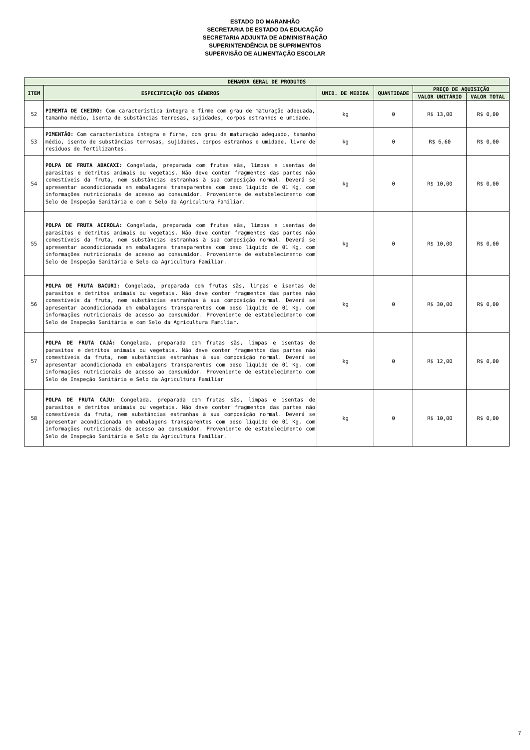ESTADO DO MARANHÃO
SECRETARIA DE ESTADO DA EDUCAÇÃO
SECRETARIA ADJUNTA DE ADMINISTRAÇÃO
SUPERINTENDÊNCIA DE SUPRIMENTOS
SUPERVISÃO DE ALIMENTAÇÃO ESCOLAR
| DEMANDA GERAL DE PRODUTOS | | | | | |
| --- | --- | --- | --- | --- | --- |
| ITEM | ESPECIFICAÇÃO DOS GÊNEROS | UNID. DE MEDIDA | QUANTIDADE | PREÇO DE AQUISIÇÃO | |
| | | | | VALOR UNITÁRIO | VALOR TOTAL |
| 52 | PIMEMTA DE CHEIRO: Com característica íntegra e firme com grau de maturação adequada, tamanho médio, isenta de substâncias terrosas, sujidades, corpos estranhos e umidade. | kg | 0 | R$ 13,00 | R$ 0,00 |
| 53 | PIMENTÃO: Com característica íntegra e firme, com grau de maturação adequado, tamanho médio, isento de substâncias terrosas, sujidades, corpos estranhos e umidade, livre de resíduos de fertilizantes. | kg | 0 | R$ 6,60 | R$ 0,00 |
| 54 | POLPA DE FRUTA ABACAXI: Congelada, preparada com frutas sãs, limpas e isentas de parasitos e detritos animais ou vegetais. Não deve conter fragmentos das partes não comestíveis da fruta, nem substâncias estranhas à sua composição normal. Deverá se apresentar acondicionada em embalagens transparentes com peso líquido de 01 Kg, com informações nutricionais de acesso ao consumidor. Proveniente de estabelecimento com Selo de Inspeção Sanitária e com o Selo da Agricultura Familiar. | kg | 0 | R$ 10,00 | R$ 0,00 |
| 55 | POLPA DE FRUTA ACEROLA: Congelada, preparada com frutas sãs, limpas e isentas de parasitos e detritos animais ou vegetais. Não deve conter fragmentos das partes não comestíveis da fruta, nem substâncias estranhas à sua composição normal. Deverá se apresentar acondicionada em embalagens transparentes com peso líquido de 01 Kg, com informações nutricionais de acesso ao consumidor. Proveniente de estabelecimento com Selo de Inspeção Sanitária e Selo da Agricultura Familiar. | kg | 0 | R$ 10,00 | R$ 0,00 |
| 56 | POLPA DE FRUTA BACURI: Congelada, preparada com frutas sãs, limpas e isentas de parasitos e detritos animais ou vegetais. Não deve conter fragmentos das partes não comestíveis da fruta, nem substâncias estranhas à sua composição normal. Deverá se apresentar acondicionada em embalagens transparentes com peso líquido de 01 Kg, com informações nutricionais de acesso ao consumidor. Proveniente de estabelecimento com Selo de Inspeção Sanitária e com Selo da Agricultura Familiar. | kg | 0 | R$ 30,00 | R$ 0,00 |
| 57 | POLPA DE FRUTA CAJÁ: Congelada, preparada com frutas sãs, limpas e isentas de parasitos e detritos animais ou vegetais. Não deve conter fragmentos das partes não comestíveis da fruta, nem substâncias estranhas à sua composição normal. Deverá se apresentar acondicionada em embalagens transparentes com peso líquido de 01 Kg, com informações nutricionais de acesso ao consumidor. Proveniente de estabelecimento com Selo de Inspeção Sanitária e Selo da Agricultura Familiar | kg | 0 | R$ 12,00 | R$ 0,00 |
| 58 | POLPA DE FRUTA CAJU: Congelada, preparada com frutas sãs, limpas e isentas de parasitos e detritos animais ou vegetais. Não deve conter fragmentos das partes não comestíveis da fruta, nem substâncias estranhas à sua composição normal. Deverá se apresentar acondicionada em embalagens transparentes com peso líquido de 01 Kg, com informações nutricionais de acesso ao consumidor. Proveniente de estabelecimento com Selo de Inspeção Sanitária e Selo da Agricultura Familiar. | kg | 0 | R$ 10,00 | R$ 0,00 |
7